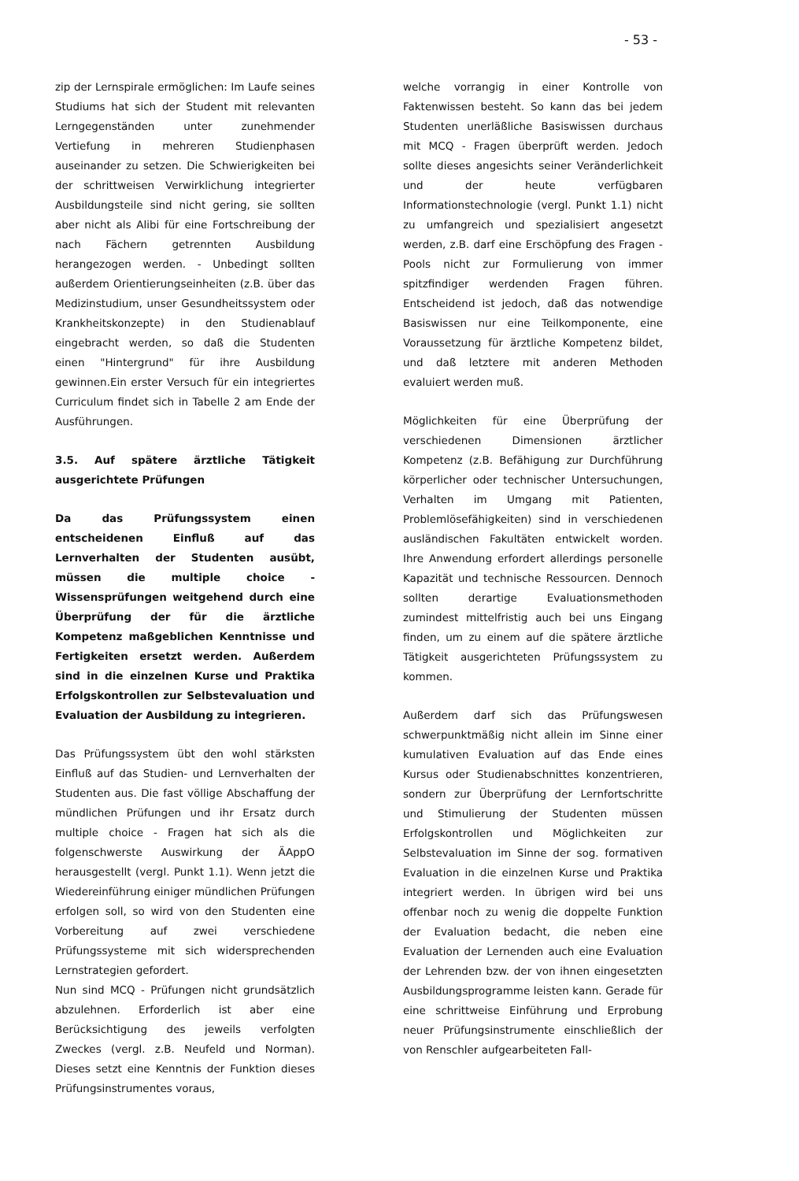- 53 -
zip der Lernspirale ermöglichen: Im Laufe seines Studiums hat sich der Student mit relevanten Lerngegenständen unter zunehmender Vertiefung in mehreren Studienphasen auseinander zu setzen. Die Schwierigkeiten bei der schrittweisen Verwirklichung integrierter Ausbildungsteile sind nicht gering, sie sollten aber nicht als Alibi für eine Fortschreibung der nach Fächern getrennten Ausbildung herangezogen werden. - Unbedingt sollten außerdem Orientierungseinheiten (z.B. über das Medizinstudium, unser Gesundheitssystem oder Krankheitskonzepte) in den Studienablauf eingebracht werden, so daß die Studenten einen "Hintergrund" für ihre Ausbildung gewinnen.Ein erster Versuch für ein integriertes Curriculum findet sich in Tabelle 2 am Ende der Ausführungen.
3.5. Auf spätere ärztliche Tätigkeit ausgerichtete Prüfungen
Da das Prüfungssystem einen entscheidenen Einfluß auf das Lernverhalten der Studenten ausübt, müssen die multiple choice - Wissensprüfungen weitgehend durch eine Überprüfung der für die ärztliche Kompetenz maßgeblichen Kenntnisse und Fertigkeiten ersetzt werden. Außerdem sind in die einzelnen Kurse und Praktika Erfolgskontrollen zur Selbstevaluation und Evaluation der Ausbildung zu integrieren.
Das Prüfungssystem übt den wohl stärksten Einfluß auf das Studien- und Lernverhalten der Studenten aus. Die fast völlige Abschaffung der mündlichen Prüfungen und ihr Ersatz durch multiple choice - Fragen hat sich als die folgenschwerste Auswirkung der ÄAppO herausgestellt (vergl. Punkt 1.1). Wenn jetzt die Wiedereinführung einiger mündlichen Prüfungen erfolgen soll, so wird von den Studenten eine Vorbereitung auf zwei verschiedene Prüfungssysteme mit sich widersprechenden Lernstrategien gefordert.
Nun sind MCQ - Prüfungen nicht grundsätzlich abzulehnen. Erforderlich ist aber eine Berücksichtigung des jeweils verfolgten Zweckes (vergl. z.B. Neufeld und Norman). Dieses setzt eine Kenntnis der Funktion dieses Prüfungsinstrumentes voraus,
welche vorrangig in einer Kontrolle von Faktenwissen besteht. So kann das bei jedem Studenten unerläßliche Basiswissen durchaus mit MCQ - Fragen überprüft werden. Jedoch sollte dieses angesichts seiner Veränderlichkeit und der heute verfügbaren Informationstechnologie (vergl. Punkt 1.1) nicht zu umfangreich und spezialisiert angesetzt werden, z.B. darf eine Erschöpfung des Fragen - Pools nicht zur Formulierung von immer spitzfindiger werdenden Fragen führen. Entscheidend ist jedoch, daß das notwendige Basiswissen nur eine Teilkomponente, eine Voraussetzung für ärztliche Kompetenz bildet, und daß letztere mit anderen Methoden evaluiert werden muß.
Möglichkeiten für eine Überprüfung der verschiedenen Dimensionen ärztlicher Kompetenz (z.B. Befähigung zur Durchführung körperlicher oder technischer Untersuchungen, Verhalten im Umgang mit Patienten, Problemlösefähigkeiten) sind in verschiedenen ausländischen Fakultäten entwickelt worden. Ihre Anwendung erfordert allerdings personelle Kapazität und technische Ressourcen. Dennoch sollten derartige Evaluationsmethoden zumindest mittelfristig auch bei uns Eingang finden, um zu einem auf die spätere ärztliche Tätigkeit ausgerichteten Prüfungssystem zu kommen.
Außerdem darf sich das Prüfungswesen schwerpunktmäßig nicht allein im Sinne einer kumulativen Evaluation auf das Ende eines Kursus oder Studienabschnittes konzentrieren, sondern zur Überprüfung der Lernfortschritte und Stimulierung der Studenten müssen Erfolgskontrollen und Möglichkeiten zur Selbstevaluation im Sinne der sog. formativen Evaluation in die einzelnen Kurse und Praktika integriert werden. In übrigen wird bei uns offenbar noch zu wenig die doppelte Funktion der Evaluation bedacht, die neben eine Evaluation der Lernenden auch eine Evaluation der Lehrenden bzw. der von ihnen eingesetzten Ausbildungsprogramme leisten kann. Gerade für eine schrittweise Einführung und Erprobung neuer Prüfungsinstrumente einschließlich der von Renschler aufgearbeiteten Fall-